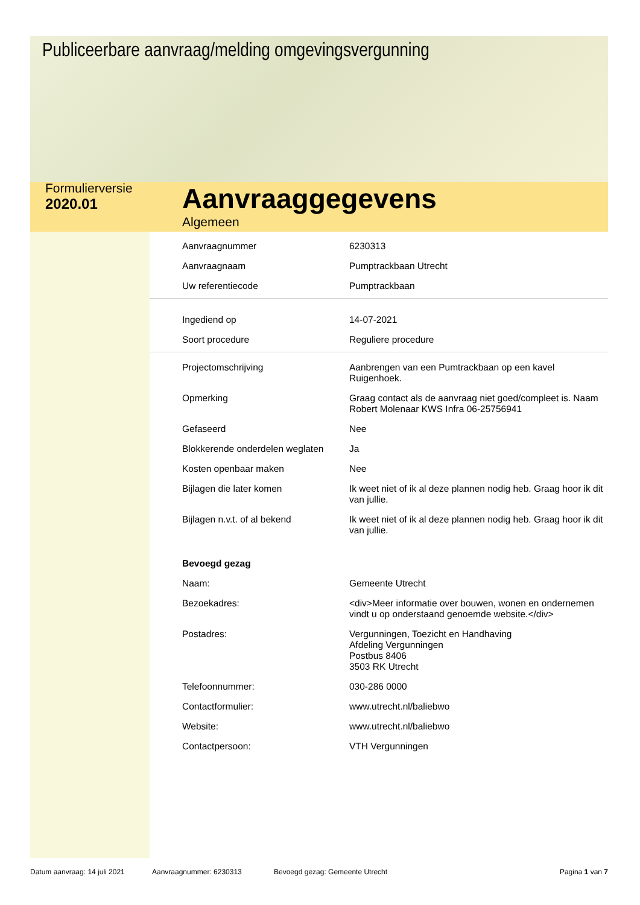Publiceerbare aanvraag/melding omgevingsvergunning
Formulierversie
2020.01
Aanvraaggegevens
Algemeen
| Aanvraagnummer | 6230313 |
| Aanvraagnaam | Pumptrackbaan Utrecht |
| Uw referentiecode | Pumptrackbaan |
| Ingediend op | 14-07-2021 |
| Soort procedure | Reguliere procedure |
| Projectomschrijving | Aanbrengen van een Pumtrackbaan op een kavel Ruigenhoek. |
| Opmerking | Graag contact als de aanvraag niet goed/compleet is. Naam Robert Molenaar KWS Infra 06-25756941 |
| Gefaseerd | Nee |
| Blokkerende onderdelen weglaten | Ja |
| Kosten openbaar maken | Nee |
| Bijlagen die later komen | Ik weet niet of ik al deze plannen nodig heb. Graag hoor ik dit van jullie. |
| Bijlagen n.v.t. of al bekend | Ik weet niet of ik al deze plannen nodig heb. Graag hoor ik dit van jullie. |
| Bevoegd gezag | |
| Naam: | Gemeente Utrecht |
| Bezoekadres: | <div>Meer informatie over bouwen, wonen en ondernemen vindt u op onderstaand genoemde website.</div> |
| Postadres: | Vergunningen, Toezicht en Handhaving Afdeling Vergunningen Postbus 8406 3503 RK Utrecht |
| Telefoonnummer: | 030-286 0000 |
| Contactformulier: | www.utrecht.nl/baliebwo |
| Website: | www.utrecht.nl/baliebwo |
| Contactpersoon: | VTH Vergunningen |
Datum aanvraag: 14 juli 2021 Aanvraagnummer: 6230313 Bevoegd gezag: Gemeente Utrecht Pagina 1 van 7